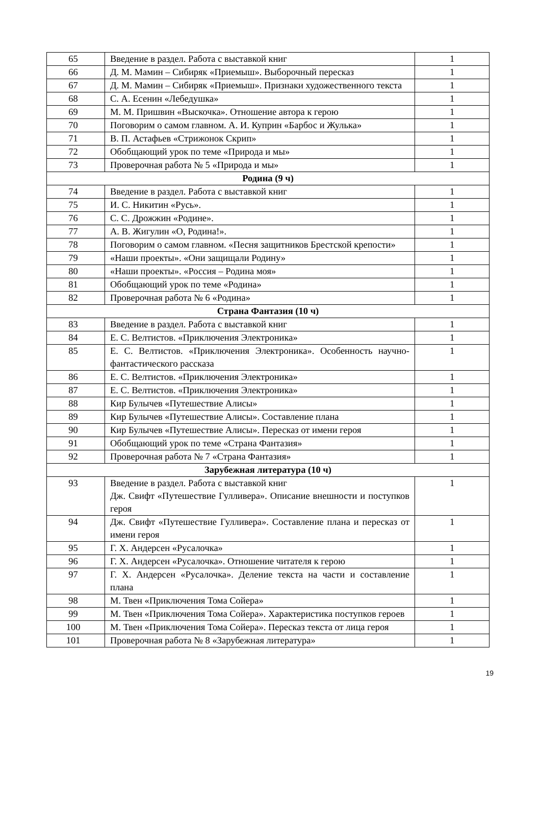| 65 | Введение в раздел. Работа с выставкой книг | 1 |
| 66 | Д. М. Мамин – Сибиряк «Приемыш». Выборочный пересказ | 1 |
| 67 | Д. М. Мамин – Сибиряк «Приемыш». Признаки художественного текста | 1 |
| 68 | С. А. Есенин «Лебедушка» | 1 |
| 69 | М. М. Пришвин «Выскочка». Отношение автора к герою | 1 |
| 70 | Поговорим о самом главном. А. И. Куприн «Барбос и Жулька» | 1 |
| 71 | В. П. Астафьев «Стрижонок Скрип» | 1 |
| 72 | Обобщающий урок по теме «Природа и мы» | 1 |
| 73 | Проверочная работа № 5 «Природа и мы» | 1 |
| Родина (9 ч) | | |
| 74 | Введение в раздел. Работа с выставкой книг | 1 |
| 75 | И. С. Никитин «Русь». | 1 |
| 76 | С. С. Дрожжин «Родине». | 1 |
| 77 | А. В. Жигулин «О, Родина!». | 1 |
| 78 | Поговорим о самом главном. «Песня защитников Брестской крепости» | 1 |
| 79 | «Наши проекты». «Они защищали Родину» | 1 |
| 80 | «Наши проекты». «Россия – Родина моя» | 1 |
| 81 | Обобщающий урок по теме «Родина» | 1 |
| 82 | Проверочная работа № 6 «Родина» | 1 |
| Страна Фантазия (10 ч) | | |
| 83 | Введение в раздел. Работа с выставкой книг | 1 |
| 84 | Е. С. Велтистов. «Приключения Электроника» | 1 |
| 85 | Е. С. Велтистов. «Приключения Электроника». Особенность научно-фантастического рассказа | 1 |
| 86 | Е. С. Велтистов. «Приключения Электроника» | 1 |
| 87 | Е. С. Велтистов. «Приключения Электроника» | 1 |
| 88 | Кир Булычев «Путешествие Алисы» | 1 |
| 89 | Кир Булычев «Путешествие Алисы». Составление плана | 1 |
| 90 | Кир Булычев «Путешествие Алисы». Пересказ от имени героя | 1 |
| 91 | Обобщающий урок по теме «Страна Фантазия» | 1 |
| 92 | Проверочная работа № 7 «Страна Фантазия» | 1 |
| Зарубежная литература (10 ч) | | |
| 93 | Введение в раздел. Работа с выставкой книг Дж. Свифт «Путешествие Гулливера». Описание внешности и поступков героя | 1 |
| 94 | Дж. Свифт «Путешествие Гулливера». Составление плана и пересказ от имени героя | 1 |
| 95 | Г. Х. Андерсен «Русалочка» | 1 |
| 96 | Г. Х. Андерсен «Русалочка». Отношение читателя к герою | 1 |
| 97 | Г. Х. Андерсен «Русалочка». Деление текста на части и составление плана | 1 |
| 98 | М. Твен «Приключения Тома Сойера» | 1 |
| 99 | М. Твен «Приключения Тома Сойера». Характеристика поступков героев | 1 |
| 100 | М. Твен «Приключения Тома Сойера». Пересказ текста от лица героя | 1 |
| 101 | Проверочная работа № 8 «Зарубежная литература» | 1 |
19